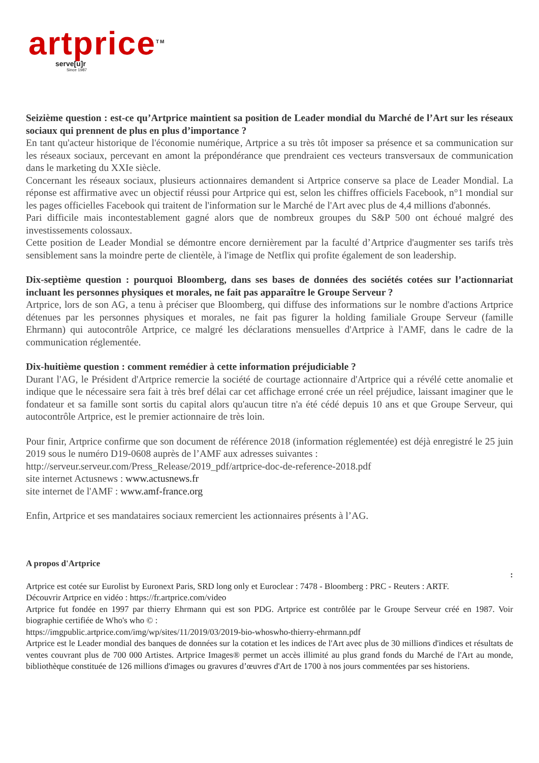artprice<sup>TM</sup>
serve[u]r
Since 1987
Seizième question : est-ce qu’Artprice maintient sa position de Leader mondial du Marché de l’Art sur les réseaux sociaux qui prennent de plus en plus d’importance ?
En tant qu'acteur historique de l'économie numérique, Artprice a su très tôt imposer sa présence et sa communication sur les réseaux sociaux, percevant en amont la prépondérance que prendraient ces vecteurs transversaux de communication dans le marketing du XXIe siècle.
Concernant les réseaux sociaux, plusieurs actionnaires demandent si Artprice conserve sa place de Leader Mondial. La réponse est affirmative avec un objectif réussi pour Artprice qui est, selon les chiffres officiels Facebook, n°1 mondial sur les pages officielles Facebook qui traitent de l'information sur le Marché de l'Art avec plus de 4,4 millions d'abonnés.
Pari difficile mais incontestablement gagné alors que de nombreux groupes du S&P 500 ont échoué malgré des investissements colossaux.
Cette position de Leader Mondial se démontre encore dernièrement par la faculté d’Artprice d'augmenter ses tarifs très sensiblement sans la moindre perte de clientèle, à l'image de Netflix qui profite également de son leadership.
Dix-septième question : pourquoi Bloomberg, dans ses bases de données des sociétés cotées sur l’actionnariat incluant les personnes physiques et morales, ne fait pas apparaître le Groupe Serveur ?
Artprice, lors de son AG, a tenu à préciser que Bloomberg, qui diffuse des informations sur le nombre d'actions Artprice détenues par les personnes physiques et morales, ne fait pas figurer la holding familiale Groupe Serveur (famille Ehrmann) qui autocontrôle Artprice, ce malgré les déclarations mensuelles d'Artprice à l'AMF, dans le cadre de la communication réglementée.
Dix-huitième question : comment remédier à cette information préjudiciable ?
Durant l'AG, le Président d'Artprice remercie la société de courtage actionnaire d'Artprice qui a révélé cette anomalie et indique que le nécessaire sera fait à très bref délai car cet affichage erroné crée un réel préjudice, laissant imaginer que le fondateur et sa famille sont sortis du capital alors qu'aucun titre n'a été cédé depuis 10 ans et que Groupe Serveur, qui autocontrôle Artprice, est le premier actionnaire de très loin.
Pour finir, Artprice confirme que son document de référence 2018 (information réglementée) est déjà enregistré le 25 juin 2019 sous le numéro D19-0608 auprès de l’AMF aux adresses suivantes :
http://serveur.serveur.com/Press_Release/2019_pdf/artprice-doc-de-reference-2018.pdf
site internet Actusnews : www.actusnews.fr
site internet de l'AMF : www.amf-france.org
Enfin, Artprice et ses mandataires sociaux remercient les actionnaires présents à l’AG.
A propos d'Artprice
:
Artprice est cotée sur Eurolist by Euronext Paris, SRD long only et Euroclear : 7478 - Bloomberg : PRC - Reuters : ARTF.
Découvrir Artprice en vidéo : https://fr.artprice.com/video
Artprice fut fondée en 1997 par thierry Ehrmann qui est son PDG. Artprice est contrôlée par le Groupe Serveur créé en 1987. Voir biographie certifiée de Who's who © :
https://imgpublic.artprice.com/img/wp/sites/11/2019/03/2019-bio-whoswho-thierry-ehrmann.pdf
Artprice est le Leader mondial des banques de données sur la cotation et les indices de l'Art avec plus de 30 millions d'indices et résultats de ventes couvrant plus de 700 000 Artistes. Artprice Images® permet un accès illimité au plus grand fonds du Marché de l'Art au monde, bibliothèque constituée de 126 millions d'images ou gravures d’œuvres d'Art de 1700 à nos jours commentées par ses historiens.